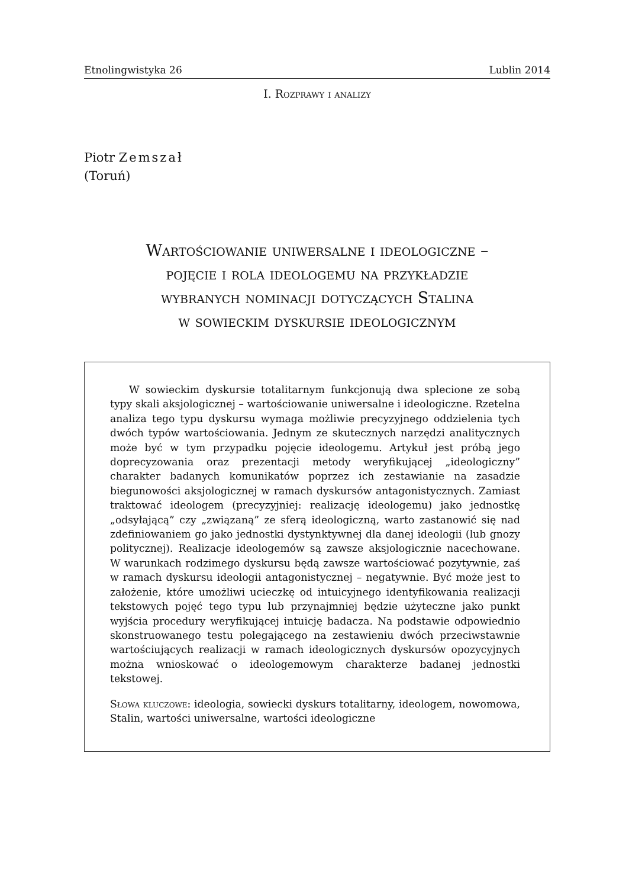Etnolingwistyka 26 Lublin 2014
I. Rozprawy i analizy
Piotr Zemszał
(Toruń)
Wartościowanie uniwersalne i ideologiczne –
pojęcie i rola ideologemu na przykładzie
wybranych nominacji dotyczących Stalina
w sowieckim dyskursie ideologicznym
W sowieckim dyskursie totalitarnym funkcjonują dwa splecione ze sobą typy skali aksjologicznej – wartościowanie uniwersalne i ideologiczne. Rzetelna analiza tego typu dyskursu wymaga możliwie precyzyjnego oddzielenia tych dwóch typów wartościowania. Jednym ze skutecznych narzędzi analitycznych może być w tym przypadku pojęcie ideologemu. Artykuł jest próbą jego doprecyzowania oraz prezentacji metody weryfikującej „ideologiczny” charakter badanych komunikatów poprzez ich zestawianie na zasadzie biegunowości aksjologicznej w ramach dyskursów antagonistycznych. Zamiast traktować ideologem (precyzyjniej: realizację ideologemu) jako jednostkę „odsyłającą” czy „związaną” ze sferą ideologiczną, warto zastanowić się nad zdefiniowaniem go jako jednostki dystynktywnej dla danej ideologii (lub gnozy politycznej). Realizacje ideologemów są zawsze aksjologicznie nacechowane. W warunkach rodzimego dyskursu będą zawsze wartościować pozytywnie, zaś w ramach dyskursu ideologii antagonistycznej – negatywnie. Być może jest to założenie, które umożliwi ucieczkę od intuicyjnego identyfikowania realizacji tekstowych pojęć tego typu lub przynajmniej będzie użyteczne jako punkt wyjścia procedury weryfikującej intuicję badacza. Na podstawie odpowiednio skonstruowanego testu polegającego na zestawieniu dwóch przeciwstawnie wartościujących realizacji w ramach ideologicznych dyskursów opozycyjnych można wnioskować o ideologemowym charakterze badanej jednostki tekstowej.
Słowa kluczowe: ideologia, sowiecki dyskurs totalitarny, ideologem, nowomowa, Stalin, wartości uniwersalne, wartości ideologiczne